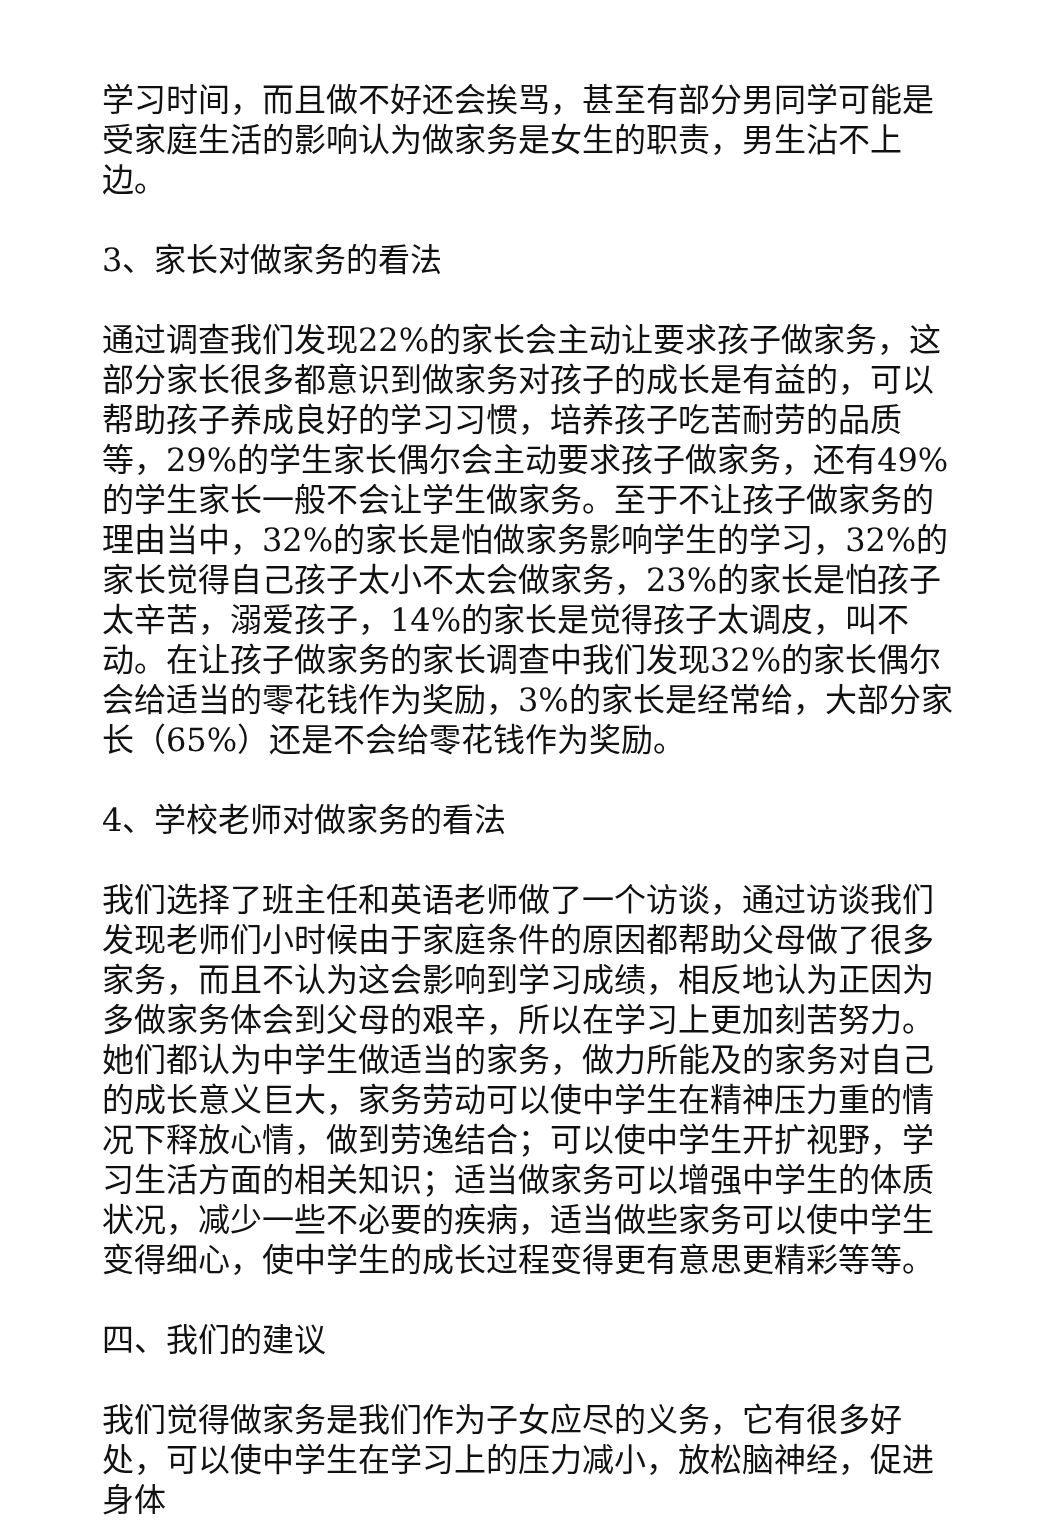学习时间，而且做不好还会挨骂，甚至有部分男同学可能是受家庭生活的影响认为做家务是女生的职责，男生沾不上边。
3、家长对做家务的看法
通过调查我们发现22%的家长会主动让要求孩子做家务，这部分家长很多都意识到做家务对孩子的成长是有益的，可以帮助孩子养成良好的学习习惯，培养孩子吃苦耐劳的品质等，29%的学生家长偶尔会主动要求孩子做家务，还有49%的学生家长一般不会让学生做家务。至于不让孩子做家务的理由当中，32%的家长是怕做家务影响学生的学习，32%的家长觉得自己孩子太小不太会做家务，23%的家长是怕孩子太辛苦，溺爱孩子，14%的家长是觉得孩子太调皮，叫不动。在让孩子做家务的家长调查中我们发现32%的家长偶尔会给适当的零花钱作为奖励，3%的家长是经常给，大部分家长（65%）还是不会给零花钱作为奖励。
4、学校老师对做家务的看法
我们选择了班主任和英语老师做了一个访谈，通过访谈我们发现老师们小时候由于家庭条件的原因都帮助父母做了很多家务，而且不认为这会影响到学习成绩，相反地认为正因为多做家务体会到父母的艰辛，所以在学习上更加刻苦努力。她们都认为中学生做适当的家务，做力所能及的家务对自己的成长意义巨大，家务劳动可以使中学生在精神压力重的情况下释放心情，做到劳逸结合；可以使中学生开扩视野，学习生活方面的相关知识；适当做家务可以增强中学生的体质状况，减少一些不必要的疾病，适当做些家务可以使中学生变得细心，使中学生的成长过程变得更有意思更精彩等等。
四、我们的建议
我们觉得做家务是我们作为子女应尽的义务，它有很多好处，可以使中学生在学习上的压力减小，放松脑神经，促进身体